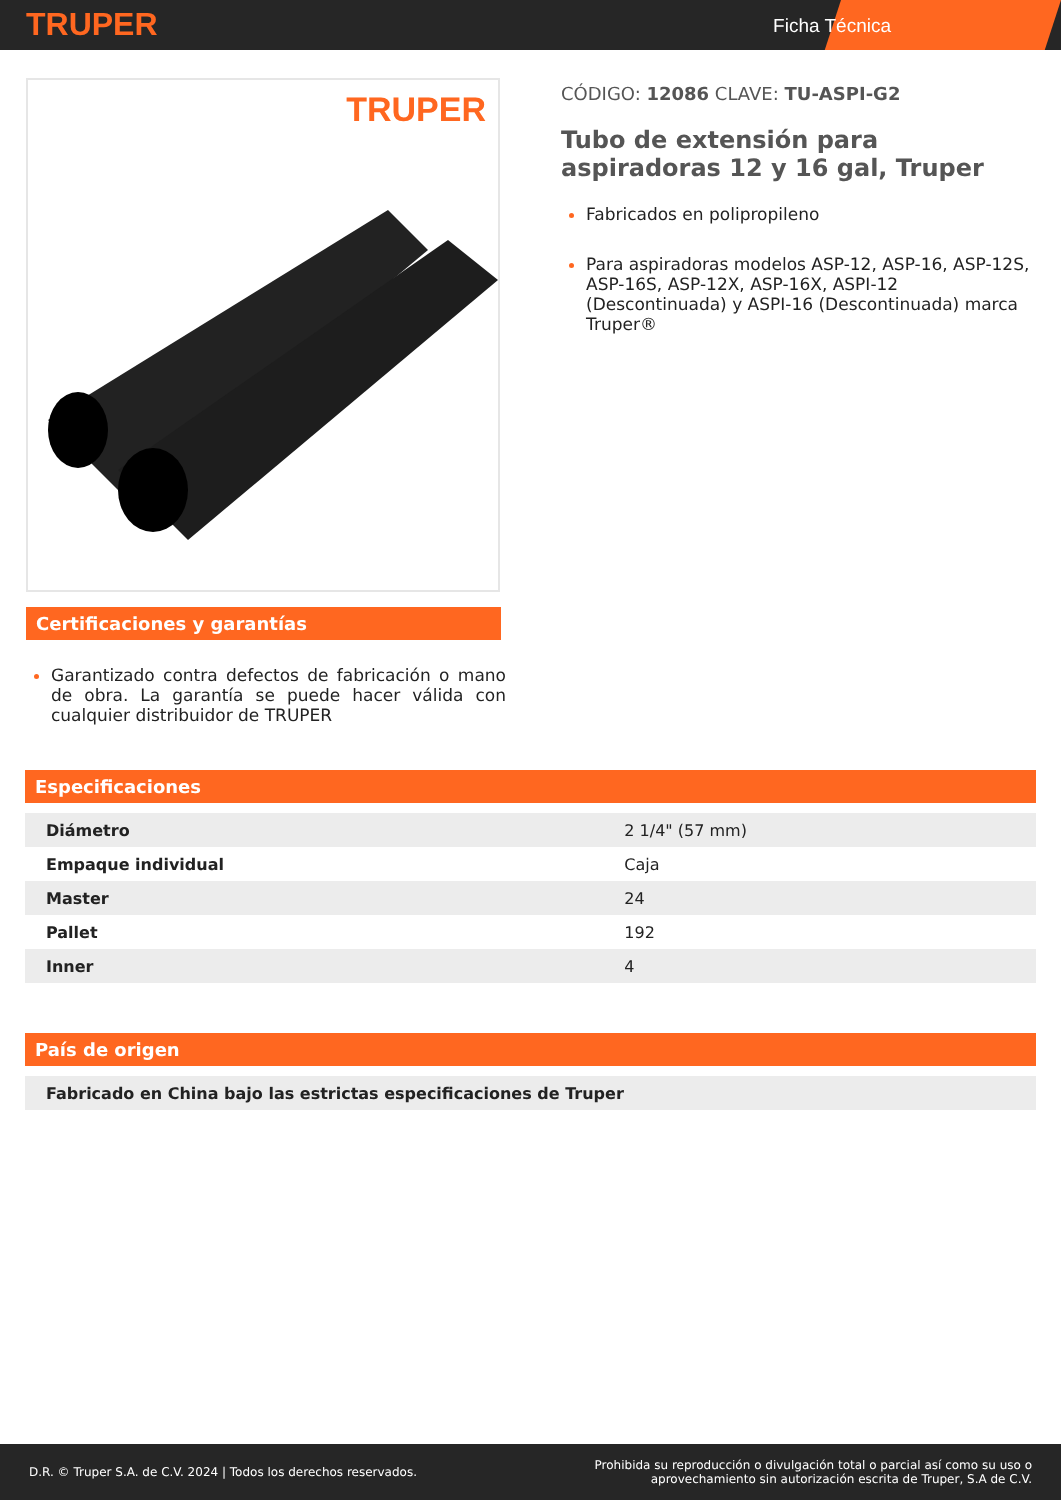TRUPER
Ficha Técnica
TRUPER
Certificaciones y garantías
Garantizado contra defectos de fabricación o mano de obra. La garantía se puede hacer válida con cualquier distribuidor de TRUPER
CÓDIGO: 12086 CLAVE: TU-ASPI-G2
Tubo de extensión para aspiradoras 12 y 16 gal, Truper
Fabricados en polipropileno
Para aspiradoras modelos ASP-12, ASP-16, ASP-12S, ASP-16S, ASP-12X, ASP-16X, ASPI-12 (Descontinuada) y ASPI-16 (Descontinuada) marca Truper®
Especificaciones
| Diámetro | 2 1/4" (57 mm) |
| Empaque individual | Caja |
| Master | 24 |
| Pallet | 192 |
| Inner | 4 |
País de origen
| Fabricado en China bajo las estrictas especificaciones de Truper |
D.R. © Truper S.A. de C.V. 2024 | Todos los derechos reservados. Prohibida su reproducción o divulgación total o parcial así como su uso o
aprovechamiento sin autorización escrita de Truper, S.A de C.V.